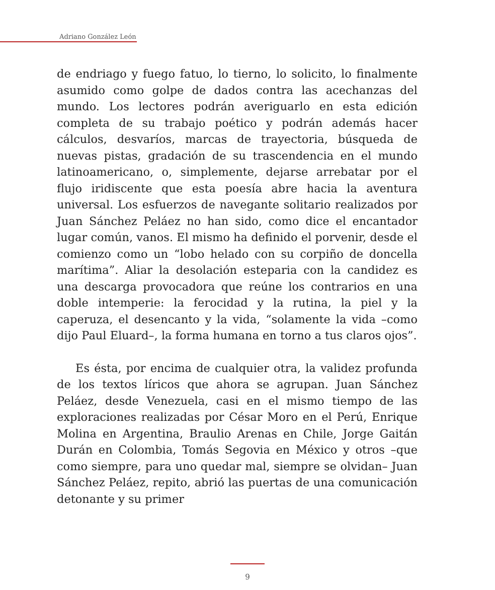Adriano González León
de endriago y fuego fatuo, lo tierno, lo solicito, lo finalmente asumido como golpe de dados contra las acechanzas del mundo. Los lectores podrán averiguarlo en esta edición completa de su trabajo poético y podrán además hacer cálculos, desvaríos, marcas de trayectoria, búsqueda de nuevas pistas, gradación de su trascendencia en el mundo latinoamericano, o, simplemente, dejarse arrebatar por el flujo iridiscente que esta poesía abre hacia la aventura universal. Los esfuerzos de navegante solitario realizados por Juan Sánchez Peláez no han sido, como dice el encantador lugar común, vanos. El mismo ha definido el porvenir, desde el comienzo como un “lobo helado con su corpiño de doncella marítima”. Aliar la desolación esteparia con la candidez es una descarga provocadora que reúne los contrarios en una doble intemperie: la ferocidad y la rutina, la piel y la caperuza, el desencanto y la vida, “solamente la vida –como dijo Paul Eluard–, la forma humana en torno a tus claros ojos”.
Es ésta, por encima de cualquier otra, la validez profunda de los textos líricos que ahora se agrupan. Juan Sánchez Peláez, desde Venezuela, casi en el mismo tiempo de las exploraciones realizadas por César Moro en el Perú, Enrique Molina en Argentina, Braulio Arenas en Chile, Jorge Gaitán Durán en Colombia, Tomás Segovia en México y otros –que como siempre, para uno quedar mal, siempre se olvidan– Juan Sánchez Peláez, repito, abrió las puertas de una comunicación detonante y su primer
9